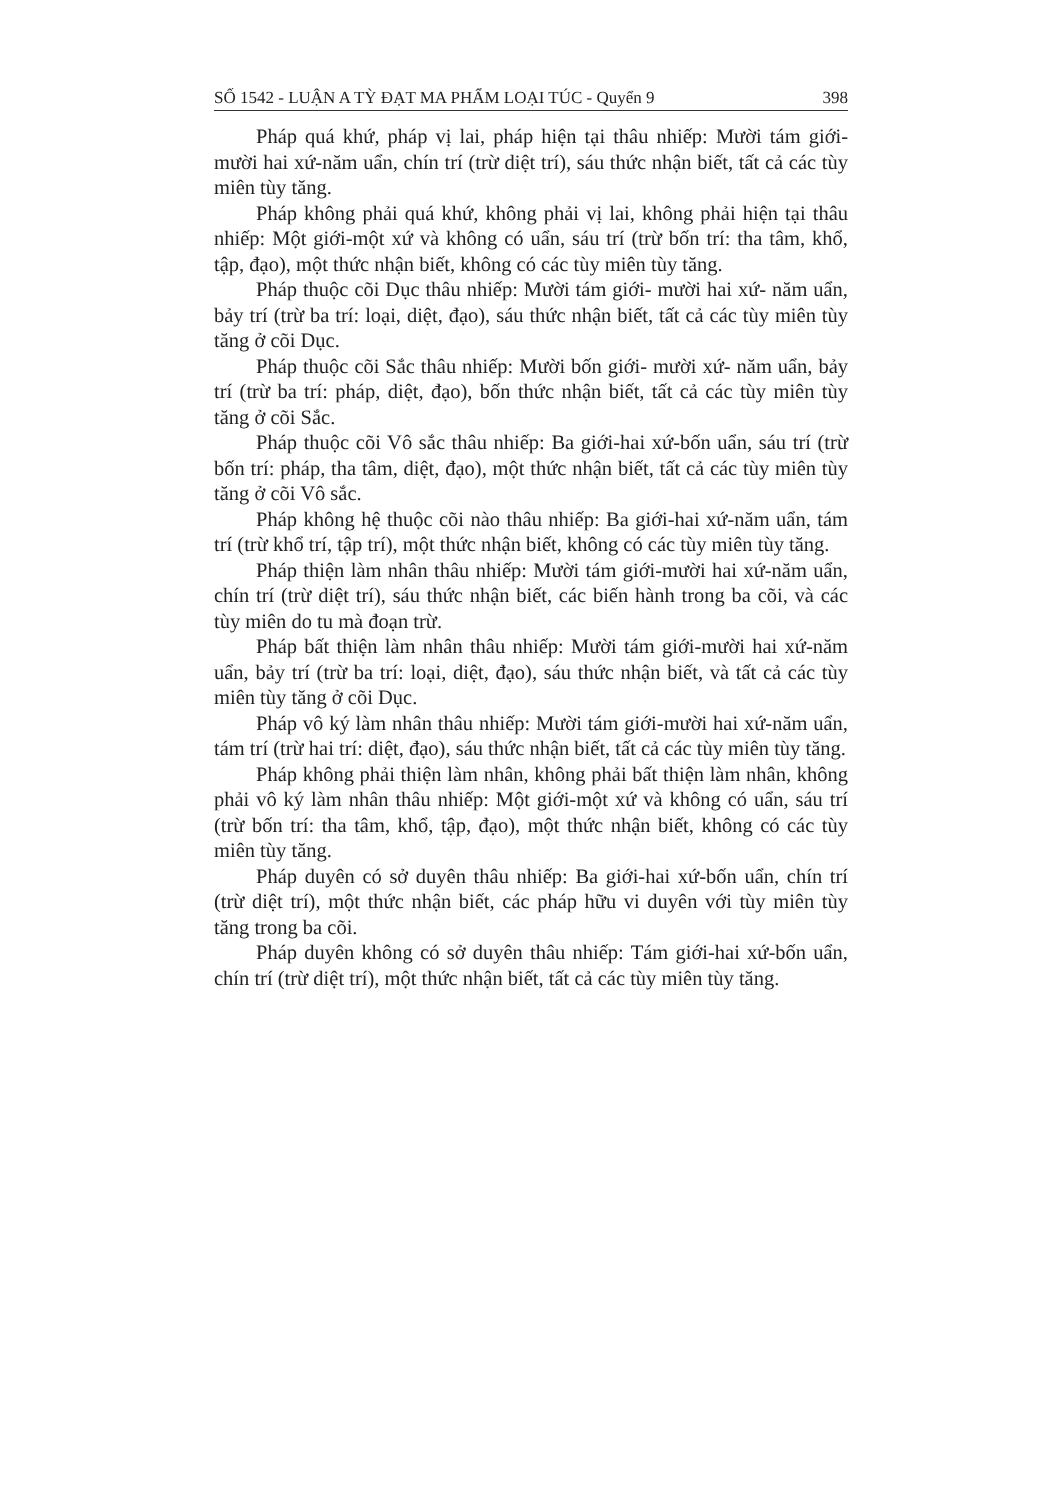SỐ 1542 - LUẬN A TỲ ĐẠT MA PHẨM LOẠI TÚC - Quyển 9 398
Pháp quá khứ, pháp vị lai, pháp hiện tại thâu nhiếp: Mười tám giới-mười hai xứ-năm uẩn, chín trí (trừ diệt trí), sáu thức nhận biết, tất cả các tùy miên tùy tăng.
Pháp không phải quá khứ, không phải vị lai, không phải hiện tại thâu nhiếp: Một giới-một xứ và không có uẩn, sáu trí (trừ bốn trí: tha tâm, khổ, tập, đạo), một thức nhận biết, không có các tùy miên tùy tăng.
Pháp thuộc cõi Dục thâu nhiếp: Mười tám giới- mười hai xứ- năm uẩn, bảy trí (trừ ba trí: loại, diệt, đạo), sáu thức nhận biết, tất cả các tùy miên tùy tăng ở cõi Dục.
Pháp thuộc cõi Sắc thâu nhiếp: Mười bốn giới- mười xứ- năm uẩn, bảy trí (trừ ba trí: pháp, diệt, đạo), bốn thức nhận biết, tất cả các tùy miên tùy tăng ở cõi Sắc.
Pháp thuộc cõi Vô sắc thâu nhiếp: Ba giới-hai xứ-bốn uẩn, sáu trí (trừ bốn trí: pháp, tha tâm, diệt, đạo), một thức nhận biết, tất cả các tùy miên tùy tăng ở cõi Vô sắc.
Pháp không hệ thuộc cõi nào thâu nhiếp: Ba giới-hai xứ-năm uẩn, tám trí (trừ khổ trí, tập trí), một thức nhận biết, không có các tùy miên tùy tăng.
Pháp thiện làm nhân thâu nhiếp: Mười tám giới-mười hai xứ-năm uẩn, chín trí (trừ diệt trí), sáu thức nhận biết, các biến hành trong ba cõi, và các tùy miên do tu mà đoạn trừ.
Pháp bất thiện làm nhân thâu nhiếp: Mười tám giới-mười hai xứ-năm uẩn, bảy trí (trừ ba trí: loại, diệt, đạo), sáu thức nhận biết, và tất cả các tùy miên tùy tăng ở cõi Dục.
Pháp vô ký làm nhân thâu nhiếp: Mười tám giới-mười hai xứ-năm uẩn, tám trí (trừ hai trí: diệt, đạo), sáu thức nhận biết, tất cả các tùy miên tùy tăng.
Pháp không phải thiện làm nhân, không phải bất thiện làm nhân, không phải vô ký làm nhân thâu nhiếp: Một giới-một xứ và không có uẩn, sáu trí (trừ bốn trí: tha tâm, khổ, tập, đạo), một thức nhận biết, không có các tùy miên tùy tăng.
Pháp duyên có sở duyên thâu nhiếp: Ba giới-hai xứ-bốn uẩn, chín trí (trừ diệt trí), một thức nhận biết, các pháp hữu vi duyên với tùy miên tùy tăng trong ba cõi.
Pháp duyên không có sở duyên thâu nhiếp: Tám giới-hai xứ-bốn uẩn, chín trí (trừ diệt trí), một thức nhận biết, tất cả các tùy miên tùy tăng.